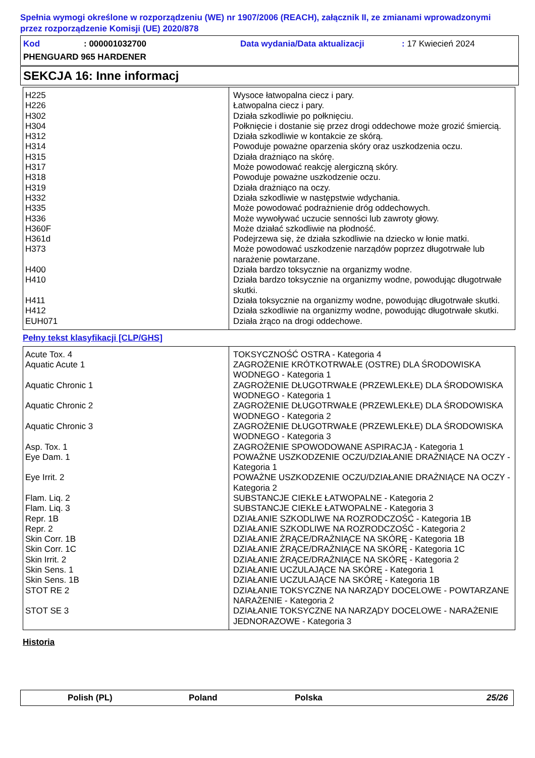Spełnia wymogi określone w rozporządzeniu (WE) nr 1907/2006 (REACH), załącznik II, ze zmianami wprowadzonymi przez rozporządzenie Komisji (UE) 2020/878
Kod: 000001032700 Data wydania/Data aktualizacji: 17 Kwiecień 2024
PHENGUARD 965 HARDENER
SEKCJA 16: Inne informacj
| H225 | Wysoce łatwopalna ciecz i pary. |
| H226 | Łatwopalna ciecz i pary. |
| H302 | Działa szkodliwie po połknięciu. |
| H304 | Połknięcie i dostanie się przez drogi oddechowe może grozić śmiercią. |
| H312 | Działa szkodliwie w kontakcie ze skórą. |
| H314 | Powoduje poważne oparzenia skóry oraz uszkodzenia oczu. |
| H315 | Działa drażniąco na skórę. |
| H317 | Może powodować reakcję alergiczną skóry. |
| H318 | Powoduje poważne uszkodzenie oczu. |
| H319 | Działa drażniąco na oczy. |
| H332 | Działa szkodliwie w następstwie wdychania. |
| H335 | Może powodować podrażnienie dróg oddechowych. |
| H336 | Może wywoływać uczucie senności lub zawroty głowy. |
| H360F | Może działać szkodliwie na płodność. |
| H361d | Podejrzewa się, że działa szkodliwie na dziecko w łonie matki. |
| H373 | Może powodować uszkodzenie narządów poprzez długotrwałe lub narażenie powtarzane. |
| H400 | Działa bardzo toksycznie na organizmy wodne. |
| H410 | Działa bardzo toksycznie na organizmy wodne, powodując długotrwałe skutki. |
| H411 | Działa toksycznie na organizmy wodne, powodując długotrwałe skutki. |
| H412 | Działa szkodliwie na organizmy wodne, powodując długotrwałe skutki. |
| EUH071 | Działa żrąco na drogi oddechowe. |
Pełny tekst klasyfikacji [CLP/GHS]
| Acute Tox. 4 | TOKSYCZNOŚĆ OSTRA - Kategoria 4 |
| Aquatic Acute 1 | ZAGROŻENIE KRÓTKOTRWAŁE (OSTRE) DLA ŚRODOWISKA WODNEGO - Kategoria 1 |
| Aquatic Chronic 1 | ZAGROŻENIE DŁUGOTRWAŁE (PRZEWLEKŁE) DLA ŚRODOWISKA WODNEGO - Kategoria 1 |
| Aquatic Chronic 2 | ZAGROŻENIE DŁUGOTRWAŁE (PRZEWLEKŁE) DLA ŚRODOWISKA WODNEGO - Kategoria 2 |
| Aquatic Chronic 3 | ZAGROŻENIE DŁUGOTRWAŁE (PRZEWLEKŁE) DLA ŚRODOWISKA WODNEGO - Kategoria 3 |
| Asp. Tox. 1 | ZAGROŻENIE SPOWODOWANE ASPIRACJĄ - Kategoria 1 |
| Eye Dam. 1 | POWAŻNE USZKODZENIE OCZU/DZIAŁANIE DRAŻNIĄCE NA OCZY - Kategoria 1 |
| Eye Irrit. 2 | POWAŻNE USZKODZENIE OCZU/DZIAŁANIE DRAŻNIĄCE NA OCZY - Kategoria 2 |
| Flam. Liq. 2 | SUBSTANCJE CIEKŁE ŁATWOPALNE - Kategoria 2 |
| Flam. Liq. 3 | SUBSTANCJE CIEKŁE ŁATWOPALNE - Kategoria 3 |
| Repr. 1B | DZIAŁANIE SZKODLIWE NA ROZRODCZOŚĆ - Kategoria 1B |
| Repr. 2 | DZIAŁANIE SZKODLIWE NA ROZRODCZOŚĆ - Kategoria 2 |
| Skin Corr. 1B | DZIAŁANIE ŻRĄCE/DRAŻNIĄCE NA SKÓRĘ - Kategoria 1B |
| Skin Corr. 1C | DZIAŁANIE ŻRĄCE/DRAŻNIĄCE NA SKÓRĘ - Kategoria 1C |
| Skin Irrit. 2 | DZIAŁANIE ŻRĄCE/DRAŻNIĄCE NA SKÓRĘ - Kategoria 2 |
| Skin Sens. 1 | DZIAŁANIE UCZULAJĄCE NA SKÓRĘ - Kategoria 1 |
| Skin Sens. 1B | DZIAŁANIE UCZULAJĄCE NA SKÓRĘ - Kategoria 1B |
| STOT RE 2 | DZIAŁANIE TOKSYCZNE NA NARZĄDY DOCELOWE - POWTARZANE NARAŻENIE - Kategoria 2 |
| STOT SE 3 | DZIAŁANIE TOKSYCZNE NA NARZĄDY DOCELOWE - NARAŻENIE JEDNORAZOWE - Kategoria 3 |
Historia
Polish (PL) Poland Polska 25/26